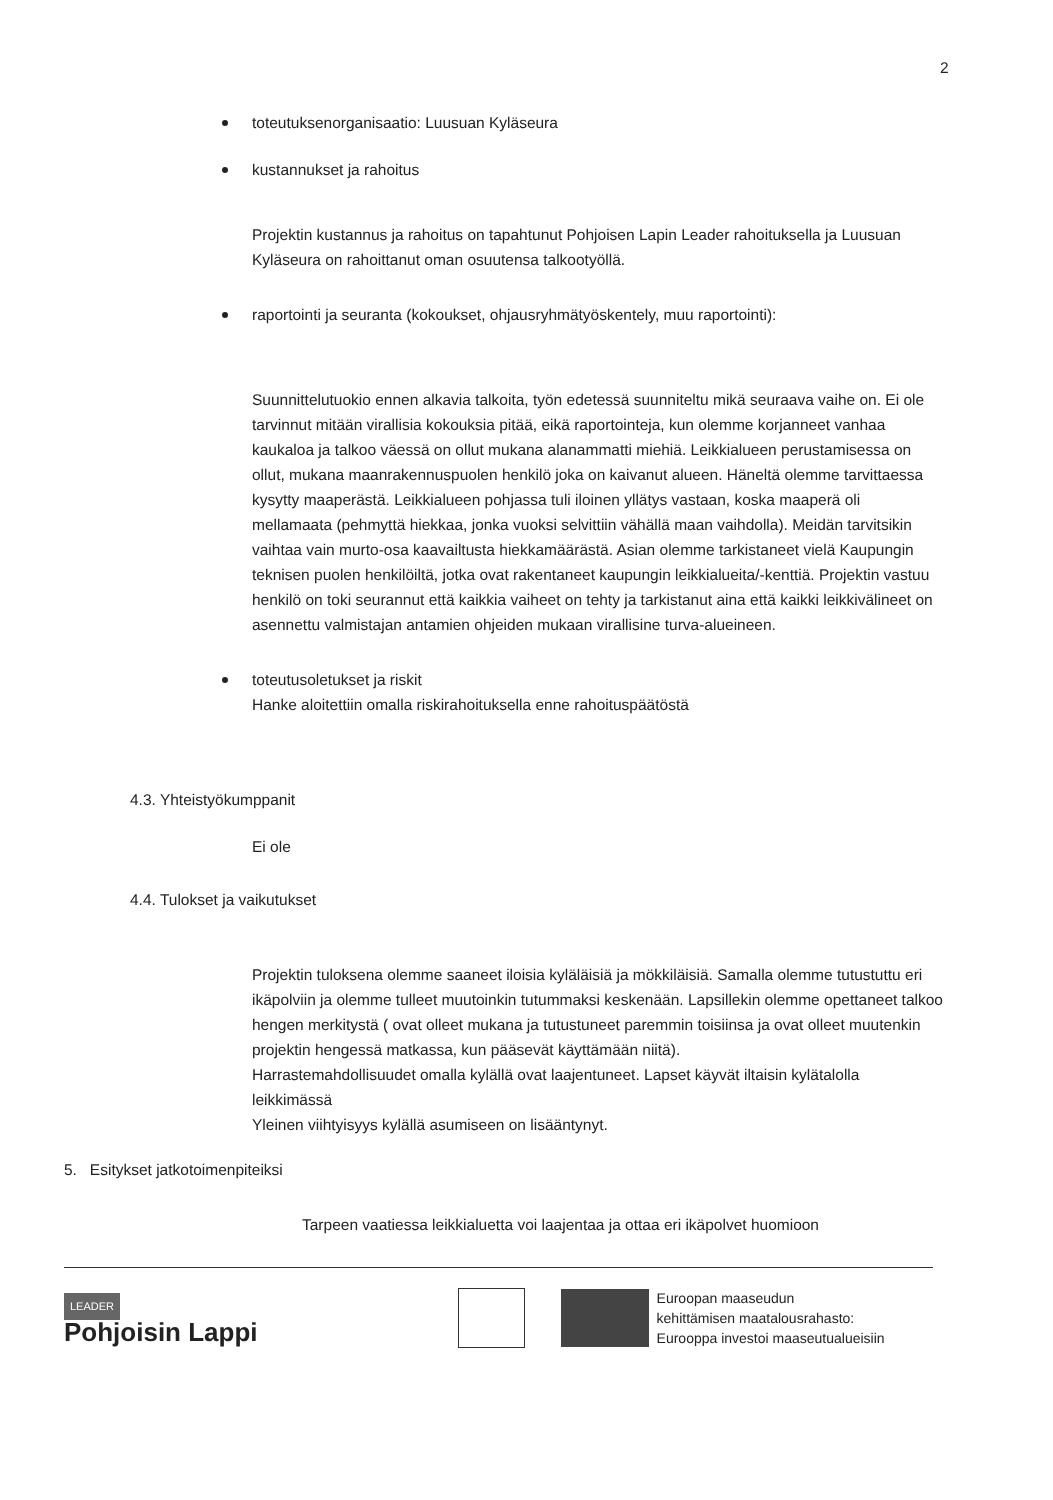2
toteutuksenorganisaatio: Luusuan Kyläseura
kustannukset ja rahoitus
Projektin kustannus ja rahoitus on tapahtunut Pohjoisen Lapin Leader rahoituksella ja Luusuan Kyläseura on rahoittanut oman osuutensa talkootyöllä.
raportointi ja seuranta (kokoukset, ohjausryhmätyöskentely, muu raportointi):
Suunnittelutuokio ennen alkavia talkoita, työn edetessä suunniteltu mikä seuraava vaihe on. Ei ole tarvinnut mitään virallisia kokouksia pitää, eikä raportointeja, kun olemme korjanneet vanhaa kaukaloa ja talkoo väessä on ollut mukana alanammatti miehiä. Leikkialueen perustamisessa on ollut, mukana maanrakennuspuolen henkilö joka on kaivanut alueen. Häneltä olemme tarvittaessa kysytty maaperästä. Leikkialueen pohjassa tuli iloinen yllätys vastaan, koska maaperä oli mellamaata (pehmyttä hiekkaa, jonka vuoksi selvittiin vähällä maan vaihdolla). Meidän tarvitsikin vaihtaa vain murto-osa kaavailtusta hiekkamäärästä. Asian olemme tarkistaneet vielä Kaupungin teknisen puolen henkilöiltä, jotka ovat rakentaneet kaupungin leikkialueita/-kenttiä. Projektin vastuu henkilö on toki seurannut että kaikkia vaiheet on tehty ja tarkistanut aina että kaikki leikkivälineet on asennettu valmistajan antamien ohjeiden mukaan virallisine turva-alueineen.
toteutusoletukset ja riskit
Hanke aloitettiin omalla riskirahoituksella enne rahoituspäätöstä
4.3. Yhteistyökumppanit
Ei ole
4.4. Tulokset ja vaikutukset
Projektin tuloksena olemme saaneet iloisia kyläläisiä ja mökkiläisiä. Samalla olemme tutustuttu eri ikäpolviin ja olemme tulleet muutoinkin tutummaksi keskenään. Lapsillekin olemme opettaneet talkoo hengen merkitystä ( ovat olleet mukana ja tutustuneet paremmin toisiinsa ja ovat olleet muutenkin projektin hengessä matkassa, kun pääsevät käyttämään niitä).
Harrastemahdollisuudet omalla kylällä ovat laajentuneet. Lapset käyvät iltaisin kylätalolla leikkimässä
Yleinen viihtyisyys kylällä asumiseen on lisääntynyt.
5. Esitykset jatkotoimenpiteiksi
Tarpeen vaatiessa leikkialuetta voi laajentaa ja ottaa eri ikäpolvet huomioon
LEADER
Pohjoisin Lappi
Euroopan maaseudun
kehittämisen maatalousrahasto:
Eurooppa investoi maaseutualueisiin